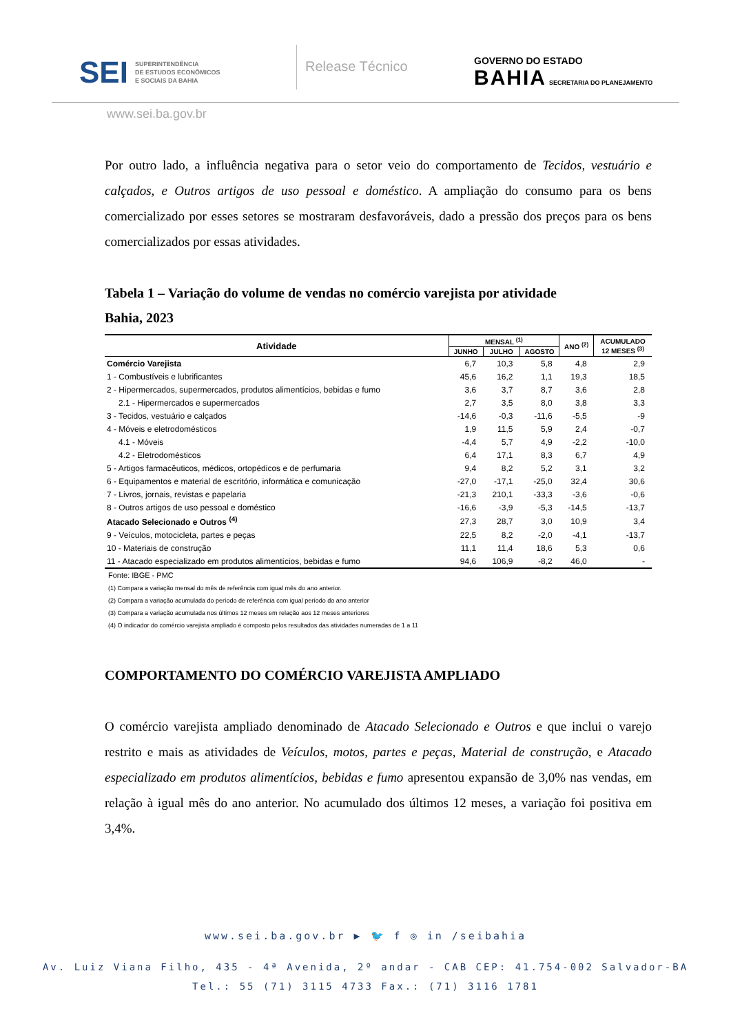SEI SUPERINTENDÊNCIA
DE ESTUDOS ECONÔMICOS
E SOCIAIS DA BAHIA
Release Técnico
GOVERNO DO ESTADO
BAHIA SECRETARIA DO PLANEJAMENTO
www.sei.ba.gov.br
Por outro lado, a influência negativa para o setor veio do comportamento de Tecidos, vestuário e calçados, e Outros artigos de uso pessoal e doméstico. A ampliação do consumo para os bens comercializado por esses setores se mostraram desfavoráveis, dado a pressão dos preços para os bens comercializados por essas atividades.
Tabela 1 – Variação do volume de vendas no comércio varejista por atividade
Bahia, 2023
| Atividade | MENSAL <sup>(1)</sup> | | | ANO <sup>(2)</sup> | ACUMULADO 12 MESES <sup>(3)</sup> |
| --- | --- | --- | --- | --- | --- |
| | JUNHO | JULHO | AGOSTO | | |
| Comércio Varejista | 6,7 | 10,3 | 5,8 | 4,8 | 2,9 |
| 1 - Combustíveis e lubrificantes | 45,6 | 16,2 | 1,1 | 19,3 | 18,5 |
| 2 - Hipermercados, supermercados, produtos alimentícios, bebidas e fumo | 3,6 | 3,7 | 8,7 | 3,6 | 2,8 |
| 2.1 - Hipermercados e supermercados | 2,7 | 3,5 | 8,0 | 3,8 | 3,3 |
| 3 - Tecidos, vestuário e calçados | -14,6 | -0,3 | -11,6 | -5,5 | -9 |
| 4 - Móveis e eletrodomésticos | 1,9 | 11,5 | 5,9 | 2,4 | -0,7 |
| 4.1 - Móveis | -4,4 | 5,7 | 4,9 | -2,2 | -10,0 |
| 4.2 - Eletrodomésticos | 6,4 | 17,1 | 8,3 | 6,7 | 4,9 |
| 5 - Artigos farmacêuticos, médicos, ortopédicos e de perfumaria | 9,4 | 8,2 | 5,2 | 3,1 | 3,2 |
| 6 - Equipamentos e material de escritório, informática e comunicação | -27,0 | -17,1 | -25,0 | 32,4 | 30,6 |
| 7 - Livros, jornais, revistas e papelaria | -21,3 | 210,1 | -33,3 | -3,6 | -0,6 |
| 8 - Outros artigos de uso pessoal e doméstico | -16,6 | -3,9 | -5,3 | -14,5 | -13,7 |
| Atacado Selecionado e Outros <sup>(4)</sup> | 27,3 | 28,7 | 3,0 | 10,9 | 3,4 |
| 9 - Veículos, motocicleta, partes e peças | 22,5 | 8,2 | -2,0 | -4,1 | -13,7 |
| 10 - Materiais de construção | 11,1 | 11,4 | 18,6 | 5,3 | 0,6 |
| 11 - Atacado especializado em produtos alimentícios, bebidas e fumo | 94,6 | 106,9 | -8,2 | 46,0 | - |
Fonte: IBGE - PMC
(1) Compara a variação mensal do mês de referência com igual mês do ano anterior.
(2) Compara a variação acumulada do período de referência com igual período do ano anterior
(3) Compara a variação acumulada nos últimos 12 meses em relação aos 12 meses anteriores
(4) O indicador do comércio varejista ampliado é composto pelos resultados das atividades numeradas de 1 a 11
COMPORTAMENTO DO COMÉRCIO VAREJISTA AMPLIADO
O comércio varejista ampliado denominado de Atacado Selecionado e Outros e que inclui o varejo restrito e mais as atividades de Veículos, motos, partes e peças, Material de construção, e Atacado especializado em produtos alimentícios, bebidas e fumo apresentou expansão de 3,0% nas vendas, em relação à igual mês do ano anterior. No acumulado dos últimos 12 meses, a variação foi positiva em 3,4%.
www.sei.ba.gov.br ▶ 🐦 f ◎ in /seibahia
Av. Luiz Viana Filho, 435 - 4ª Avenida, 2º andar - CAB CEP: 41.754-002 Salvador-BA
Tel.: 55 (71) 3115 4733 Fax.: (71) 3116 1781